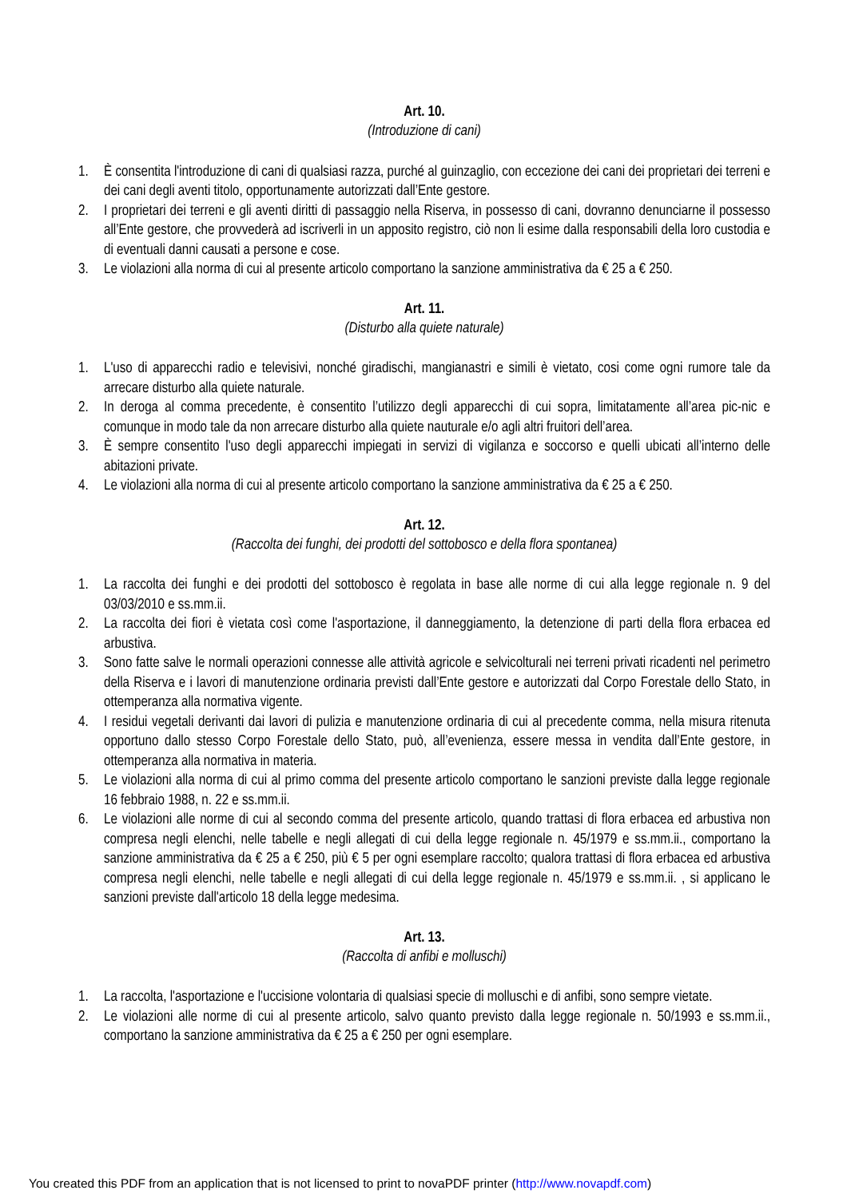Art. 10.
(Introduzione di cani)
1. È consentita l'introduzione di cani di qualsiasi razza, purché al guinzaglio, con eccezione dei cani dei proprietari dei terreni e dei cani degli aventi titolo, opportunamente autorizzati dall’Ente gestore.
2. I proprietari dei terreni e gli aventi diritti di passaggio nella Riserva, in possesso di cani, dovranno denunciarne il possesso all’Ente gestore, che provvederà ad iscriverli in un apposito registro, ciò non li esime dalla responsabili della loro custodia e di eventuali danni causati a persone e cose.
3. Le violazioni alla norma di cui al presente articolo comportano la sanzione amministrativa da € 25 a € 250.
Art. 11.
(Disturbo alla quiete naturale)
1. L'uso di apparecchi radio e televisivi, nonché giradischi, mangianastri e simili è vietato, cosi come ogni rumore tale da arrecare disturbo alla quiete naturale.
2. In deroga al comma precedente, è consentito l’utilizzo degli apparecchi di cui sopra, limitatamente all’area pic-nic e comunque in modo tale da non arrecare disturbo alla quiete nauturale e/o agli altri fruitori dell’area.
3. È sempre consentito l'uso degli apparecchi impiegati in servizi di vigilanza e soccorso e quelli ubicati all’interno delle abitazioni private.
4. Le violazioni alla norma di cui al presente articolo comportano la sanzione amministrativa da € 25 a € 250.
Art. 12.
(Raccolta dei funghi, dei prodotti del sottobosco e della flora spontanea)
1. La raccolta dei funghi e dei prodotti del sottobosco è regolata in base alle norme di cui alla legge regionale n. 9 del 03/03/2010 e ss.mm.ii.
2. La raccolta dei fiori è vietata così come l'asportazione, il danneggiamento, la detenzione di parti della flora erbacea ed arbustiva.
3. Sono fatte salve le normali operazioni connesse alle attività agricole e selvicolturali nei terreni privati ricadenti nel perimetro della Riserva e i lavori di manutenzione ordinaria previsti dall’Ente gestore e autorizzati dal Corpo Forestale dello Stato, in ottemperanza alla normativa vigente.
4. I residui vegetali derivanti dai lavori di pulizia e manutenzione ordinaria di cui al precedente comma, nella misura ritenuta opportuno dallo stesso Corpo Forestale dello Stato, può, all’evenienza, essere messa in vendita dall’Ente gestore, in ottemperanza alla normativa in materia.
5. Le violazioni alla norma di cui al primo comma del presente articolo comportano le sanzioni previste dalla legge regionale 16 febbraio 1988, n. 22 e ss.mm.ii.
6. Le violazioni alle norme di cui al secondo comma del presente articolo, quando trattasi di flora erbacea ed arbustiva non compresa negli elenchi, nelle tabelle e negli allegati di cui della legge regionale n. 45/1979 e ss.mm.ii., comportano la sanzione amministrativa da € 25 a € 250, più € 5 per ogni esemplare raccolto; qualora trattasi di flora erbacea ed arbustiva compresa negli elenchi, nelle tabelle e negli allegati di cui della legge regionale n. 45/1979 e ss.mm.ii. , si applicano le sanzioni previste dall'articolo 18 della legge medesima.
Art. 13.
(Raccolta di anfibi e molluschi)
1. La raccolta, l'asportazione e l'uccisione volontaria di qualsiasi specie di molluschi e di anfibi, sono sempre vietate.
2. Le violazioni alle norme di cui al presente articolo, salvo quanto previsto dalla legge regionale n. 50/1993 e ss.mm.ii., comportano la sanzione amministrativa da € 25 a € 250 per ogni esemplare.
You created this PDF from an application that is not licensed to print to novaPDF printer (http://www.novapdf.com)